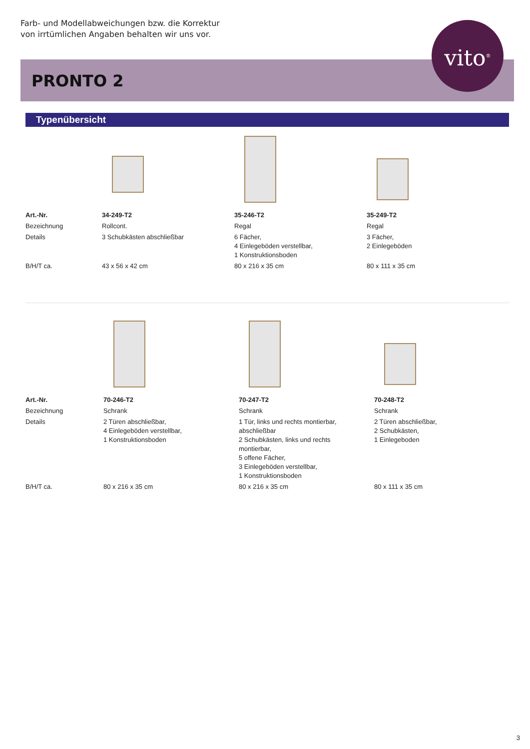Farb- und Modellabweichungen bzw. die Korrektur
von irrtümlichen Angaben behalten wir uns vor.
PRONTO 2
vito<sup>®</sup>
Typenübersicht
| Art.-Nr. | 34-249-T2 | 35-246-T2 | 35-249-T2 |
| Bezeichnung | Rollcont. | Regal | Regal |
| Details | 3 Schubkästen abschließbar | 6 Fächer, 4 Einlegeböden verstellbar, 1 Konstruktionsboden | 3 Fächer, 2 Einlegeböden |
| B/H/T ca. | 43 x 56 x 42 cm | 80 x 216 x 35 cm | 80 x 111 x 35 cm |
| Art.-Nr. | 70-246-T2 | 70-247-T2 | 70-248-T2 |
| Bezeichnung | Schrank | Schrank | Schrank |
| Details | 2 Türen abschließbar, 4 Einlegeböden verstellbar, 1 Konstruktionsboden | 1 Tür, links und rechts montierbar, abschließbar 2 Schubkästen, links und rechts montierbar, 5 offene Fächer, 3 Einlegeböden verstellbar, 1 Konstruktionsboden | 2 Türen abschließbar, 2 Schubkästen, 1 Einlegeboden |
| B/H/T ca. | 80 x 216 x 35 cm | 80 x 216 x 35 cm | 80 x 111 x 35 cm |
3